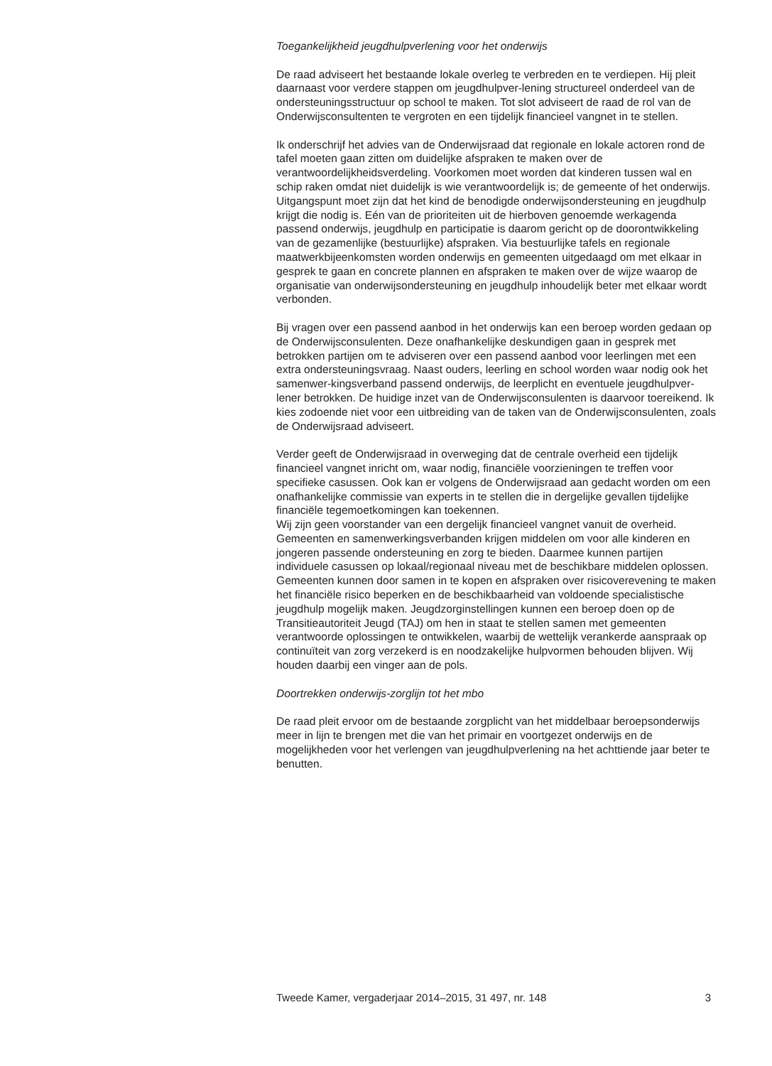Toegankelijkheid jeugdhulpverlening voor het onderwijs
De raad adviseert het bestaande lokale overleg te verbreden en te verdiepen. Hij pleit daarnaast voor verdere stappen om jeugdhulpver-lening structureel onderdeel van de ondersteuningsstructuur op school te maken. Tot slot adviseert de raad de rol van de Onderwijsconsultenten te vergroten en een tijdelijk financieel vangnet in te stellen.
Ik onderschrijf het advies van de Onderwijsraad dat regionale en lokale actoren rond de tafel moeten gaan zitten om duidelijke afspraken te maken over de verantwoordelijkheidsverdeling. Voorkomen moet worden dat kinderen tussen wal en schip raken omdat niet duidelijk is wie verantwoordelijk is; de gemeente of het onderwijs. Uitgangspunt moet zijn dat het kind de benodigde onderwijsondersteuning en jeugdhulp krijgt die nodig is. Eén van de prioriteiten uit de hierboven genoemde werkagenda passend onderwijs, jeugdhulp en participatie is daarom gericht op de doorontwikkeling van de gezamenlijke (bestuurlijke) afspraken. Via bestuurlijke tafels en regionale maatwerkbijeenkomsten worden onderwijs en gemeenten uitgedaagd om met elkaar in gesprek te gaan en concrete plannen en afspraken te maken over de wijze waarop de organisatie van onderwijsondersteuning en jeugdhulp inhoudelijk beter met elkaar wordt verbonden.
Bij vragen over een passend aanbod in het onderwijs kan een beroep worden gedaan op de Onderwijsconsulenten. Deze onafhankelijke deskundigen gaan in gesprek met betrokken partijen om te adviseren over een passend aanbod voor leerlingen met een extra ondersteuningsvraag. Naast ouders, leerling en school worden waar nodig ook het samenwer-kingsverband passend onderwijs, de leerplicht en eventuele jeugdhulpver-lener betrokken. De huidige inzet van de Onderwijsconsulenten is daarvoor toereikend. Ik kies zodoende niet voor een uitbreiding van de taken van de Onderwijsconsulenten, zoals de Onderwijsraad adviseert.
Verder geeft de Onderwijsraad in overweging dat de centrale overheid een tijdelijk financieel vangnet inricht om, waar nodig, financiële voorzieningen te treffen voor specifieke casussen. Ook kan er volgens de Onderwijsraad aan gedacht worden om een onafhankelijke commissie van experts in te stellen die in dergelijke gevallen tijdelijke financiële tegemoetkomingen kan toekennen.
Wij zijn geen voorstander van een dergelijk financieel vangnet vanuit de overheid. Gemeenten en samenwerkingsverbanden krijgen middelen om voor alle kinderen en jongeren passende ondersteuning en zorg te bieden. Daarmee kunnen partijen individuele casussen op lokaal/regionaal niveau met de beschikbare middelen oplossen. Gemeenten kunnen door samen in te kopen en afspraken over risicoverevening te maken het financiële risico beperken en de beschikbaarheid van voldoende specialistische jeugdhulp mogelijk maken. Jeugdzorginstellingen kunnen een beroep doen op de Transitieautoriteit Jeugd (TAJ) om hen in staat te stellen samen met gemeenten verantwoorde oplossingen te ontwikkelen, waarbij de wettelijk verankerde aanspraak op continuïteit van zorg verzekerd is en noodzakelijke hulpvormen behouden blijven. Wij houden daarbij een vinger aan de pols.
Doortrekken onderwijs-zorglijn tot het mbo
De raad pleit ervoor om de bestaande zorgplicht van het middelbaar beroepsonderwijs meer in lijn te brengen met die van het primair en voortgezet onderwijs en de mogelijkheden voor het verlengen van jeugdhulpverlening na het achttiende jaar beter te benutten.
Tweede Kamer, vergaderjaar 2014–2015, 31 497, nr. 148 3